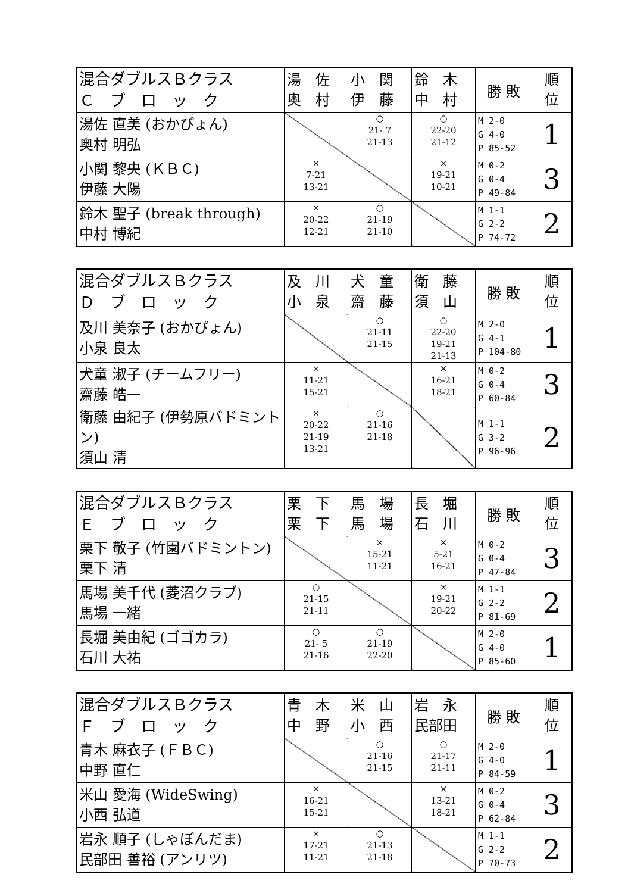| 混合ダブルスＢクラス Ｃ ブ ロ ッ ク | 湯 佐 奥 村 | 小 関 伊 藤 | 鈴 木 中 村 | 勝 敗 | 順 位 |
| --- | --- | --- | --- | --- | --- |
| 湯佐 直美 (おかぴょん) 奥村 明弘 | | ○ 21- 7 21-13 | ○ 22-20 21-12 | M 2-0 G 4-0 P 85-52 | 1 |
| 小関 黎央 (ＫＢＣ) 伊藤 大陽 | × 7-21 13-21 | | × 19-21 10-21 | M 0-2 G 0-4 P 49-84 | 3 |
| 鈴木 聖子 (break through) 中村 博紀 | × 20-22 12-21 | ○ 21-19 21-10 | | M 1-1 G 2-2 P 74-72 | 2 |
| 混合ダブルスＢクラス Ｄ ブ ロ ッ ク | 及 川 小 泉 | 犬 童 齋 藤 | 衛 藤 須 山 | 勝 敗 | 順 位 |
| --- | --- | --- | --- | --- | --- |
| 及川 美奈子 (おかぴょん) 小泉 良太 | | ○ 21-11 21-15 | ○ 22-20 19-21 21-13 | M 2-0 G 4-1 P 104-80 | 1 |
| 犬童 淑子 (チームフリー) 齋藤 皓一 | × 11-21 15-21 | | × 16-21 18-21 | M 0-2 G 0-4 P 60-84 | 3 |
| 衛藤 由紀子 (伊勢原バドミントン) 須山 清 | × 20-22 21-19 13-21 | ○ 21-16 21-18 | | M 1-1 G 3-2 P 96-96 | 2 |
| 混合ダブルスＢクラス Ｅ ブ ロ ッ ク | 栗 下 栗 下 | 馬 場 馬 場 | 長 堀 石 川 | 勝 敗 | 順 位 |
| --- | --- | --- | --- | --- | --- |
| 栗下 敬子 (竹園バドミントン) 栗下 清 | | × 15-21 11-21 | × 5-21 16-21 | M 0-2 G 0-4 P 47-84 | 3 |
| 馬場 美千代 (菱沼クラブ) 馬場 一緒 | ○ 21-15 21-11 | | × 19-21 20-22 | M 1-1 G 2-2 P 81-69 | 2 |
| 長堀 美由紀 (ゴゴカラ) 石川 大祐 | ○ 21- 5 21-16 | ○ 21-19 22-20 | | M 2-0 G 4-0 P 85-60 | 1 |
| 混合ダブルスＢクラス Ｆ ブ ロ ッ ク | 青 木 中 野 | 米 山 小 西 | 岩 永 民部田 | 勝 敗 | 順 位 |
| --- | --- | --- | --- | --- | --- |
| 青木 麻衣子 (ＦＢＣ) 中野 直仁 | | ○ 21-16 21-15 | ○ 21-17 21-11 | M 2-0 G 4-0 P 84-59 | 1 |
| 米山 愛海 (WideSwing) 小西 弘道 | × 16-21 15-21 | | × 13-21 18-21 | M 0-2 G 0-4 P 62-84 | 3 |
| 岩永 順子 (しゃぼんだま) 民部田 善裕 (アンリツ) | × 17-21 11-21 | ○ 21-13 21-18 | | M 1-1 G 2-2 P 70-73 | 2 |